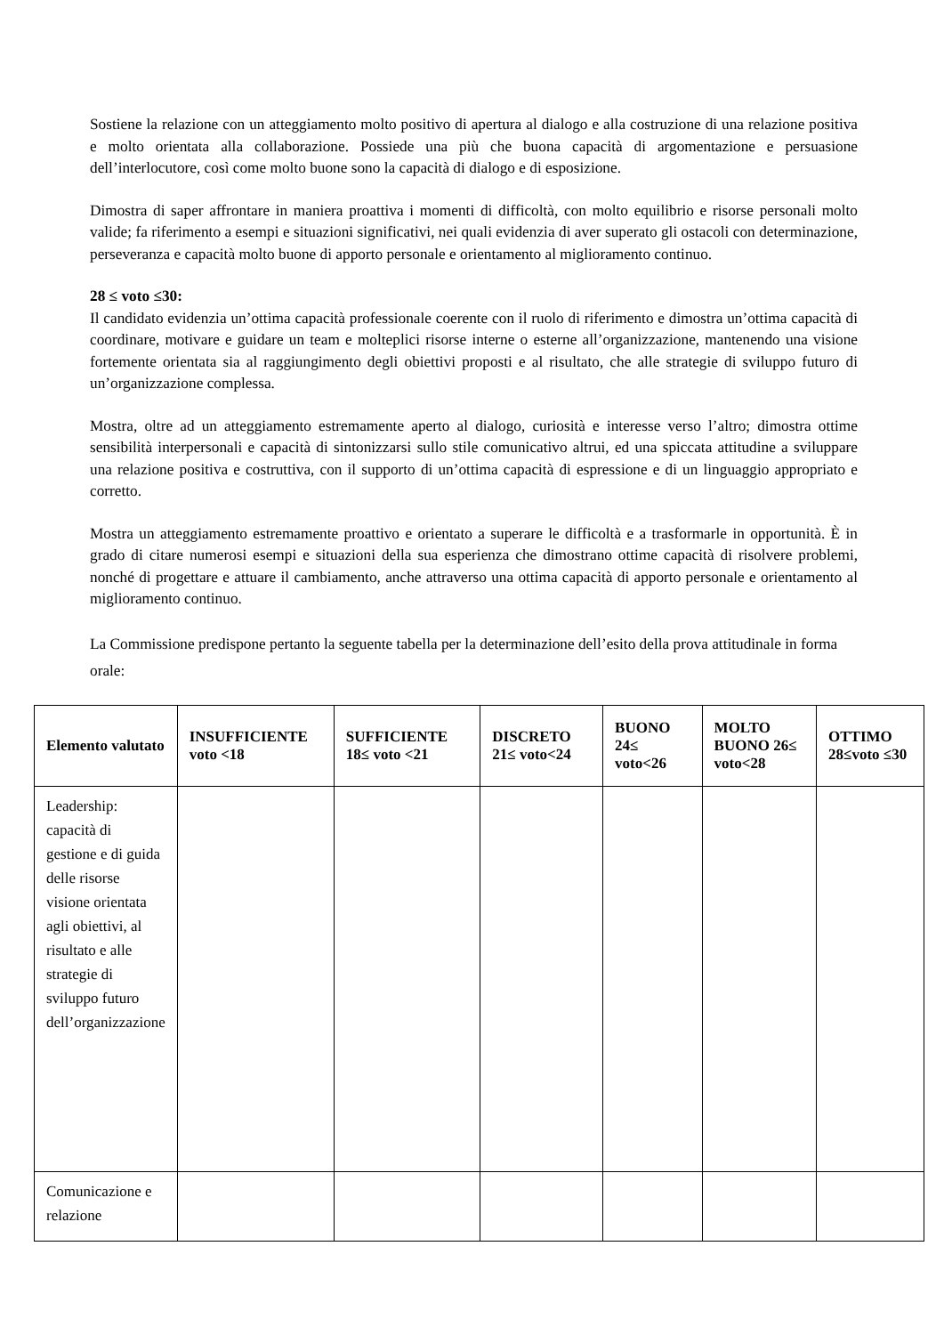Sostiene la relazione con un atteggiamento molto positivo di apertura al dialogo e alla costruzione di una relazione positiva e molto orientata alla collaborazione. Possiede una più che buona capacità di argomentazione e persuasione dell’interlocutore, così come molto buone sono la capacità di dialogo e di esposizione.
Dimostra di saper affrontare in maniera proattiva i momenti di difficoltà, con molto equilibrio e risorse personali molto valide; fa riferimento a esempi e situazioni significativi, nei quali evidenzia di aver superato gli ostacoli con determinazione, perseveranza e capacità molto buone di apporto personale e orientamento al miglioramento continuo.
28 ≤ voto ≤30:
Il candidato evidenzia un’ottima capacità professionale coerente con il ruolo di riferimento e dimostra un’ottima capacità di coordinare, motivare e guidare un team e molteplici risorse interne o esterne all’organizzazione, mantenendo una visione fortemente orientata sia al raggiungimento degli obiettivi proposti e al risultato, che alle strategie di sviluppo futuro di un’organizzazione complessa.
Mostra, oltre ad un atteggiamento estremamente aperto al dialogo, curiosità e interesse verso l’altro; dimostra ottime sensibilità interpersonali e capacità di sintonizzarsi sullo stile comunicativo altrui, ed una spiccata attitudine a sviluppare una relazione positiva e costruttiva, con il supporto di un’ottima capacità di espressione e di un linguaggio appropriato e corretto.
Mostra un atteggiamento estremamente proattivo e orientato a superare le difficoltà e a trasformarle in opportunità. È in grado di citare numerosi esempi e situazioni della sua esperienza che dimostrano ottime capacità di risolvere problemi, nonché di progettare e attuare il cambiamento, anche attraverso una ottima capacità di apporto personale e orientamento al miglioramento continuo.
La Commissione predispone pertanto la seguente tabella per la determinazione dell’esito della prova attitudinale in forma orale:
| Elemento valutato | INSUFFICIENTE voto <18 | SUFFICIENTE 18≤ voto <21 | DISCRETO 21≤ voto<24 | BUONO 24≤ voto<26 | MOLTO BUONO 26≤ voto<28 | OTTIMO 28≤voto ≤30 |
| --- | --- | --- | --- | --- | --- | --- |
| Leadership: capacità di gestione e di guida delle risorse visione orientata agli obiettivi, al risultato e alle strategie di sviluppo futuro dell’organizzazione | | | | | | |
| Comunicazione e relazione | | | | | | |